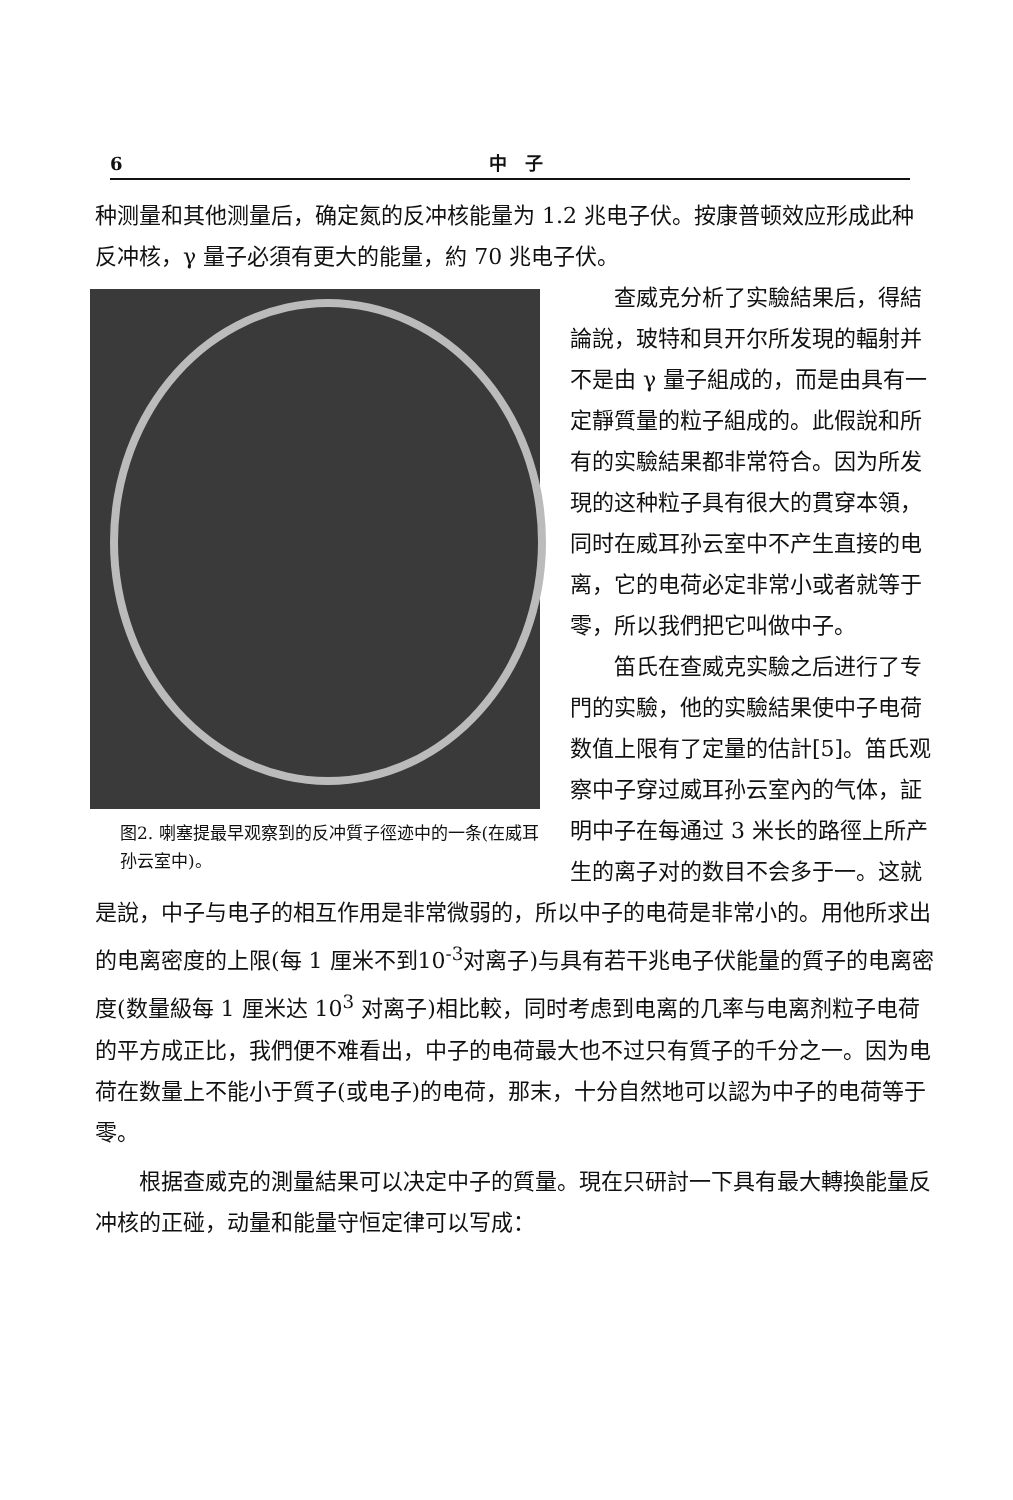6 中　子
种测量和其他测量后，确定氮的反冲核能量为 1.2 兆电子伏。按康普顿效应形成此种反冲核，γ 量子必須有更大的能量，約 70 兆电子伏。
图2. 喇塞提最早观察到的反冲質子徑迹中的一条(在威耳孙云室中)。
查威克分析了实驗結果后，得結論說，玻特和貝开尔所发現的輻射并不是由 γ 量子組成的，而是由具有一定靜質量的粒子組成的。此假說和所有的实驗結果都非常符合。因为所发現的这种粒子具有很大的貫穿本領，同时在威耳孙云室中不产生直接的电离，它的电荷必定非常小或者就等于零，所以我們把它叫做中子。
笛氏在查威克实驗之后进行了专門的实驗，他的实驗結果使中子电荷数值上限有了定量的估計[5]。笛氏观察中子穿过威耳孙云室內的气体，証明中子在每通过 3 米长的路徑上所产生的离子对的数目不会多于一。这就是說，中子与电子的相互作用是非常微弱的，所以中子的电荷是非常小的。用他所求出的电离密度的上限(每 1 厘米不到10<sup>-3</sup>对离子)与具有若干兆电子伏能量的質子的电离密度(数量級每 1 厘米达 10<sup>3</sup> 对离子)相比較，同时考虑到电离的几率与电离剂粒子电荷的平方成正比，我們便不难看出，中子的电荷最大也不过只有質子的千分之一。因为电荷在数量上不能小于質子(或电子)的电荷，那末，十分自然地可以認为中子的电荷等于零。
根据查威克的測量結果可以决定中子的質量。現在只研討一下具有最大轉換能量反冲核的正碰，动量和能量守恒定律可以写成：